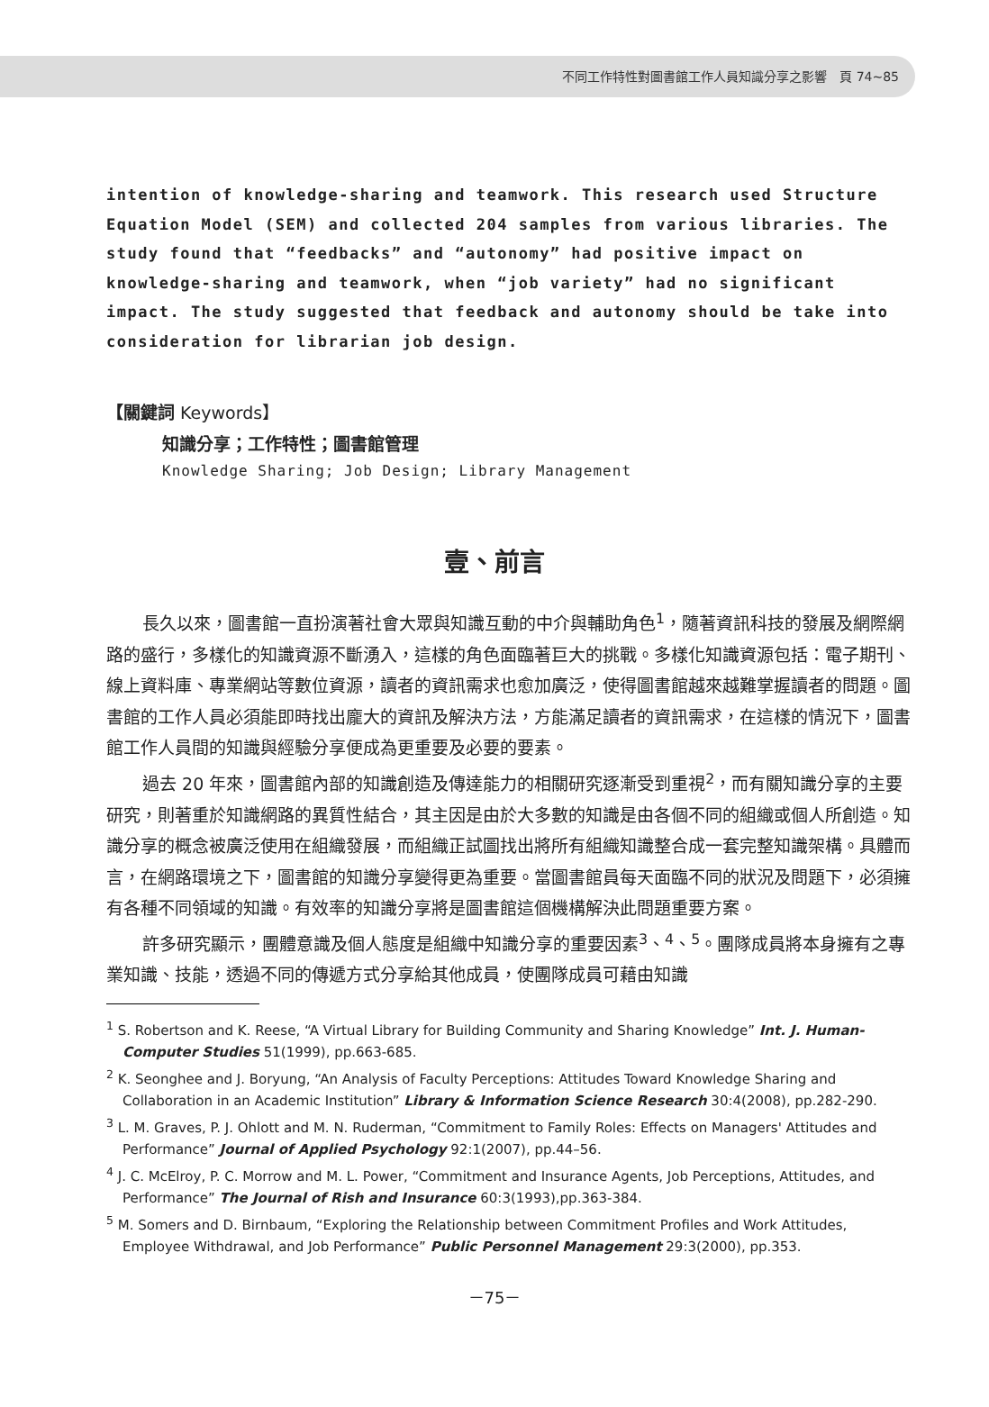不同工作特性對圖書館工作人員知識分享之影響　頁 74~85
intention of knowledge-sharing and teamwork. This research used Structure Equation Model (SEM) and collected 204 samples from various libraries. The study found that “feedbacks” and “autonomy” had positive impact on knowledge-sharing and teamwork, when “job variety” had no significant impact. The study suggested that feedback and autonomy should be take into consideration for librarian job design.
【關鍵詞 Keywords】
知識分享；工作特性；圖書館管理
Knowledge Sharing; Job Design; Library Management
壹、前言
長久以來，圖書館一直扮演著社會大眾與知識互動的中介與輔助角色<sup>1</sup>，隨著資訊科技的發展及網際網路的盛行，多樣化的知識資源不斷湧入，這樣的角色面臨著巨大的挑戰。多樣化知識資源包括：電子期刊、線上資料庫、專業網站等數位資源，讀者的資訊需求也愈加廣泛，使得圖書館越來越難掌握讀者的問題。圖書館的工作人員必須能即時找出龐大的資訊及解決方法，方能滿足讀者的資訊需求，在這樣的情況下，圖書館工作人員間的知識與經驗分享便成為更重要及必要的要素。
過去 20 年來，圖書館內部的知識創造及傳達能力的相關研究逐漸受到重視<sup>2</sup>，而有關知識分享的主要研究，則著重於知識網路的異質性結合，其主因是由於大多數的知識是由各個不同的組織或個人所創造。知識分享的概念被廣泛使用在組織發展，而組織正試圖找出將所有組織知識整合成一套完整知識架構。具體而言，在網路環境之下，圖書館的知識分享變得更為重要。當圖書館員每天面臨不同的狀況及問題下，必須擁有各種不同領域的知識。有效率的知識分享將是圖書館這個機構解決此問題重要方案。
許多研究顯示，團體意識及個人態度是組織中知識分享的重要因素<sup>3</sup>、<sup>4</sup>、<sup>5</sup>。團隊成員將本身擁有之專業知識、技能，透過不同的傳遞方式分享給其他成員，使團隊成員可藉由知識
<sup>1</sup> S. Robertson and K. Reese, “A Virtual Library for Building Community and Sharing Knowledge” Int. J. Human-Computer Studies 51(1999), pp.663-685.
<sup>2</sup> K. Seonghee and J. Boryung, “An Analysis of Faculty Perceptions: Attitudes Toward Knowledge Sharing and Collaboration in an Academic Institution” Library & Information Science Research 30:4(2008), pp.282-290.
<sup>3</sup> L. M. Graves, P. J. Ohlott and M. N. Ruderman, “Commitment to Family Roles: Effects on Managers' Attitudes and Performance” Journal of Applied Psychology 92:1(2007), pp.44–56.
<sup>4</sup> J. C. McElroy, P. C. Morrow and M. L. Power, “Commitment and Insurance Agents, Job Perceptions, Attitudes, and Performance” The Journal of Rish and Insurance 60:3(1993),pp.363-384.
<sup>5</sup> M. Somers and D. Birnbaum, “Exploring the Relationship between Commitment Profiles and Work Attitudes, Employee Withdrawal, and Job Performance” Public Personnel Management 29:3(2000), pp.353.
－75－